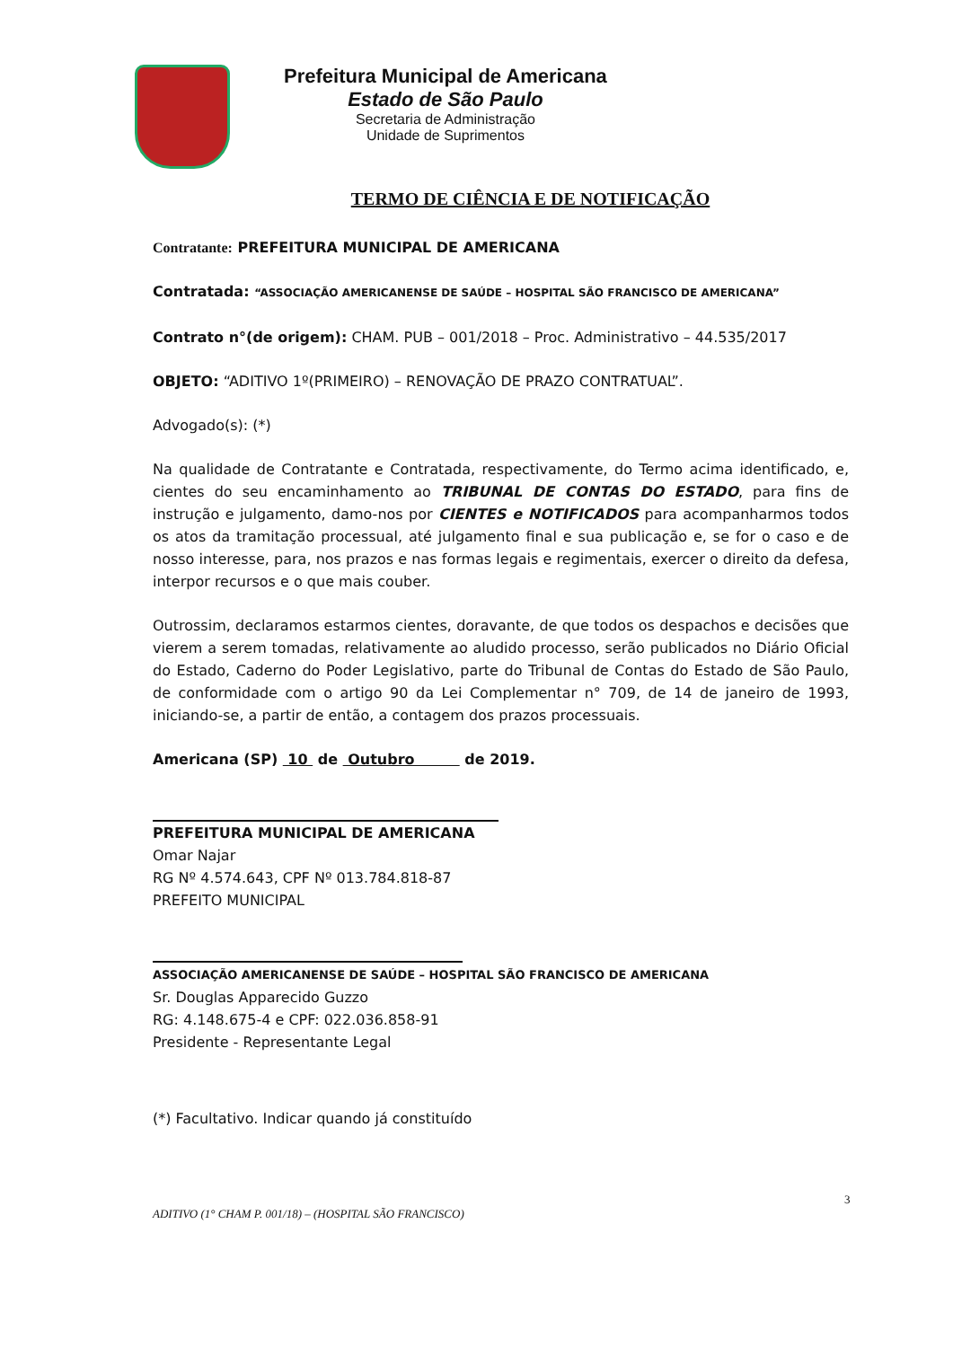Prefeitura Municipal de Americana
Estado de São Paulo
Secretaria de Administração
Unidade de Suprimentos
TERMO DE CIÊNCIA E DE NOTIFICAÇÃO
Contratante: PREFEITURA MUNICIPAL DE AMERICANA
Contratada: “ASSOCIAÇÃO AMERICANENSE DE SAÚDE – HOSPITAL SÃO FRANCISCO DE AMERICANA”
Contrato n°(de origem): CHAM. PUB – 001/2018 – Proc. Administrativo – 44.535/2017
OBJETO: “ADITIVO 1º(PRIMEIRO) – RENOVAÇÃO DE PRAZO CONTRATUAL”.
Advogado(s): (*)
Na qualidade de Contratante e Contratada, respectivamente, do Termo acima identificado, e, cientes do seu encaminhamento ao TRIBUNAL DE CONTAS DO ESTADO, para fins de instrução e julgamento, damo-nos por CIENTES e NOTIFICADOS para acompanharmos todos os atos da tramitação processual, até julgamento final e sua publicação e, se for o caso e de nosso interesse, para, nos prazos e nas formas legais e regimentais, exercer o direito da defesa, interpor recursos e o que mais couber.
Outrossim, declaramos estarmos cientes, doravante, de que todos os despachos e decisões que vierem a serem tomadas, relativamente ao aludido processo, serão publicados no Diário Oficial do Estado, Caderno do Poder Legislativo, parte do Tribunal de Contas do Estado de São Paulo, de conformidade com o artigo 90 da Lei Complementar n° 709, de 14 de janeiro de 1993, iniciando-se, a partir de então, a contagem dos prazos processuais.
Americana (SP) 10 de Outubro de 2019.
PREFEITURA MUNICIPAL DE AMERICANA
Omar Najar
RG Nº 4.574.643, CPF Nº 013.784.818-87
PREFEITO MUNICIPAL
ASSOCIAÇÃO AMERICANENSE DE SAÚDE – HOSPITAL SÃO FRANCISCO DE AMERICANA
Sr. Douglas Apparecido Guzzo
RG: 4.148.675-4 e CPF: 022.036.858-91
Presidente - Representante Legal
(*) Facultativo. Indicar quando já constituído
3
ADITIVO (1° CHAM P. 001/18) – (HOSPITAL SÃO FRANCISCO)